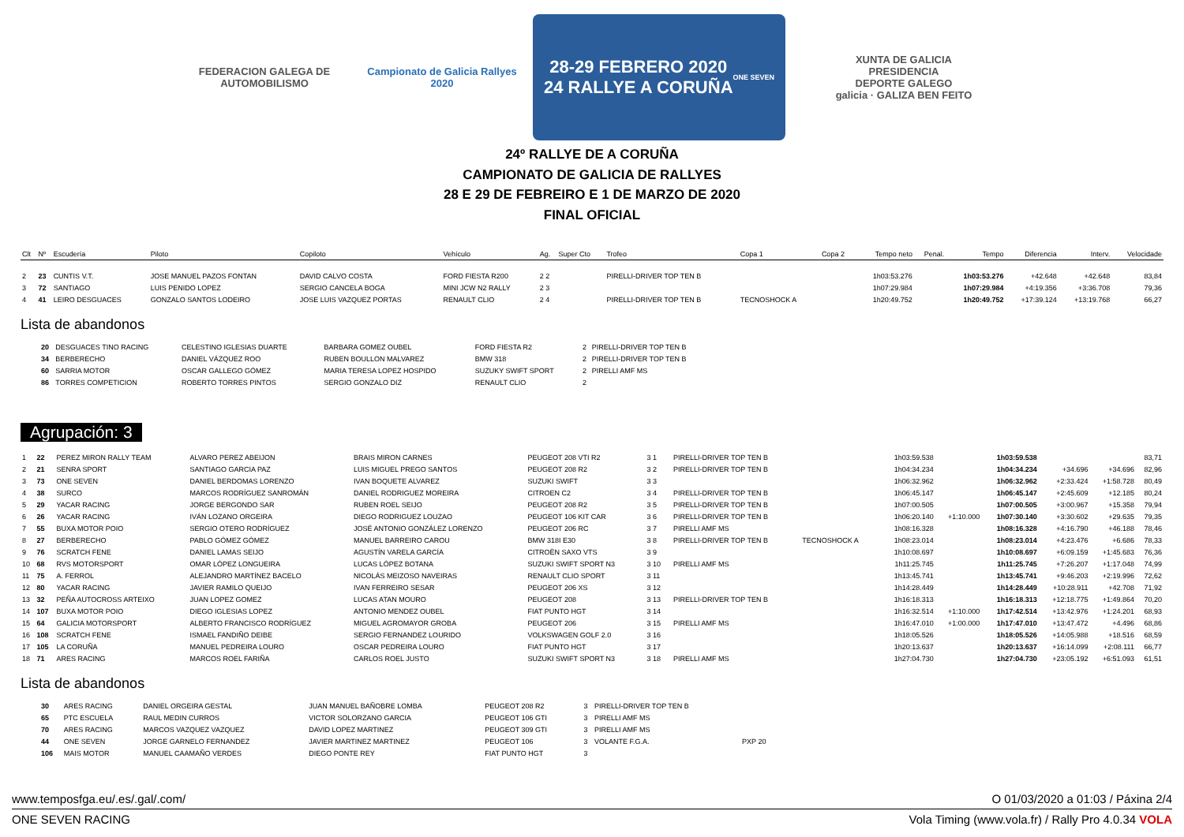FEDERACION GALEGA DE AUTOMOBILISMO
Campionato de Galicia Rallyes 2020
28-29 FEBRERO 2020
24 RALLYE A CORUÑA
ONE SEVEN
XUNTA DE GALICIA
PRESIDENCIA
DEPORTE GALEGO
galicia · GALIZA BEN FEITO
24º RALLYE DE A CORUÑA
CAMPIONATO DE GALICIA DE RALLYES
28 E 29 DE FEBREIRO E 1 DE MARZO DE 2020
FINAL OFICIAL
| Clt | Nº | Escudería | Piloto | Copiloto | Vehículo | Ag. | Super Cto | Trofeo | Copa 1 | Copa 2 | Tempo neto | Penal. | Tempo | Diferencia | Interv. | Velocidade |
| --- | --- | --- | --- | --- | --- | --- | --- | --- | --- | --- | --- | --- | --- | --- | --- | --- |
| 2 | 23 | CUNTIS V.T. | JOSE MANUEL PAZOS FONTAN | DAVID CALVO COSTA | FORD FIESTA R200 | 2 2 | | PIRELLI-DRIVER TOP TEN B | | | 1h03:53.276 | | 1h03:53.276 | +42.648 | +42.648 | 83,84 |
| 3 | 72 | SANTIAGO | LUIS PENIDO LOPEZ | SERGIO CANCELA BOGA | MINI JCW N2 RALLY | 2 3 | | | | | 1h07:29.984 | | 1h07:29.984 | +4:19.356 | +3:36.708 | 79,36 |
| 4 | 41 | LEIRO DESGUACES | GONZALO SANTOS LODEIRO | JOSE LUIS VAZQUEZ PORTAS | RENAULT CLIO | 2 4 | | PIRELLI-DRIVER TOP TEN B | TECNOSHOCK A | | 1h20:49.752 | | 1h20:49.752 | +17:39.124 | +13:19.768 | 66,27 |
Lista de abandonos
| | 20 | DESGUACES TINO RACING | CELESTINO IGLESIAS DUARTE | BARBARA GOMEZ OUBEL | FORD FIESTA R2 | 2 | PIRELLI-DRIVER TOP TEN B | |
| | 34 | BERBERECHO | DANIEL VÁZQUEZ ROO | RUBEN BOULLON MALVAREZ | BMW 318 | 2 | PIRELLI-DRIVER TOP TEN B | |
| | 60 | SARRIA MOTOR | OSCAR GALLEGO GÓMEZ | MARIA TERESA LOPEZ HOSPIDO | SUZUKY SWIFT SPORT | 2 | PIRELLI AMF MS | |
| | 86 | TORRES COMPETICION | ROBERTO TORRES PINTOS | SERGIO GONZALO DIZ | RENAULT CLIO | 2 | | |
Agrupación: 3
| 1 | 22 | PEREZ MIRON RALLY TEAM | ALVARO PEREZ ABEIJON | BRAIS MIRON CARNES | PEUGEOT 208 VTI R2 | 3 1 | | PIRELLI-DRIVER TOP TEN B | | 1h03:59.538 | | 1h03:59.538 | | | 83,71 |
| 2 | 21 | SENRA SPORT | SANTIAGO GARCIA PAZ | LUIS MIGUEL PREGO SANTOS | PEUGEOT 208 R2 | 3 2 | | PIRELLI-DRIVER TOP TEN B | | 1h04:34.234 | | 1h04:34.234 | +34.696 | +34.696 | 82,96 |
| 3 | 73 | ONE SEVEN | DANIEL BERDOMAS LORENZO | IVAN BOQUETE ALVAREZ | SUZUKI SWIFT | 3 3 | | | | 1h06:32.962 | | 1h06:32.962 | +2:33.424 | +1:58.728 | 80,49 |
| 4 | 38 | SURCO | MARCOS RODRÍGUEZ SANROMÁN | DANIEL RODRIGUEZ MOREIRA | CITROEN C2 | 3 4 | | PIRELLI-DRIVER TOP TEN B | | 1h06:45.147 | | 1h06:45.147 | +2:45.609 | +12.185 | 80,24 |
| 5 | 29 | YACAR RACING | JORGE BERGONDO SAR | RUBEN ROEL SEIJO | PEUGEOT 208 R2 | 3 5 | | PIRELLI-DRIVER TOP TEN B | | 1h07:00.505 | | 1h07:00.505 | +3:00.967 | +15.358 | 79,94 |
| 6 | 26 | YACAR RACING | IVÁN LOZANO ORGEIRA | DIEGO RODRIGUEZ LOUZAO | PEUGEOT 106 KIT CAR | 3 6 | | PIRELLI-DRIVER TOP TEN B | | 1h06:20.140 | +1:10.000 | 1h07:30.140 | +3:30.602 | +29.635 | 79,35 |
| 7 | 55 | BUXA MOTOR POIO | SERGIO OTERO RODRÍGUEZ | JOSÉ ANTONIO GONZÁLEZ LORENZO | PEUGEOT 206 RC | 3 7 | | PIRELLI AMF MS | | 1h08:16.328 | | 1h08:16.328 | +4:16.790 | +46.188 | 78,46 |
| 8 | 27 | BERBERECHO | PABLO GÓMEZ GÓMEZ | MANUEL BARREIRO CAROU | BMW 318I E30 | 3 8 | | PIRELLI-DRIVER TOP TEN B | TECNOSHOCK A | 1h08:23.014 | | 1h08:23.014 | +4:23.476 | +6.686 | 78,33 |
| 9 | 76 | SCRATCH FENE | DANIEL LAMAS SEIJO | AGUSTÍN VARELA GARCÍA | CITROËN SAXO VTS | 3 9 | | | | 1h10:08.697 | | 1h10:08.697 | +6:09.159 | +1:45.683 | 76,36 |
| 10 | 68 | RVS MOTORSPORT | OMAR LÓPEZ LONGUEIRA | LUCAS LÓPEZ BOTANA | SUZUKI SWIFT SPORT N3 | 3 10 | | PIRELLI AMF MS | | 1h11:25.745 | | 1h11:25.745 | +7:26.207 | +1:17.048 | 74,99 |
| 11 | 75 | A. FERROL | ALEJANDRO MARTÍNEZ BACELO | NICOLÁS MEIZOSO NAVEIRAS | RENAULT CLIO SPORT | 3 11 | | | | 1h13:45.741 | | 1h13:45.741 | +9:46.203 | +2:19.996 | 72,62 |
| 12 | 80 | YACAR RACING | JAVIER RAMILO QUEIJO | IVAN FERREIRO SESAR | PEUGEOT 206 XS | 3 12 | | | | 1h14:28.449 | | 1h14:28.449 | +10:28.911 | +42.708 | 71,92 |
| 13 | 32 | PEÑA AUTOCROSS ARTEIXO | JUAN LOPEZ GOMEZ | LUCAS ATAN MOURO | PEUGEOT 208 | 3 13 | | PIRELLI-DRIVER TOP TEN B | | 1h16:18.313 | | 1h16:18.313 | +12:18.775 | +1:49.864 | 70,20 |
| 14 | 107 | BUXA MOTOR POIO | DIEGO IGLESIAS LOPEZ | ANTONIO MENDEZ OUBEL | FIAT PUNTO HGT | 3 14 | | | | 1h16:32.514 | +1:10.000 | 1h17:42.514 | +13:42.976 | +1:24.201 | 68,93 |
| 15 | 64 | GALICIA MOTORSPORT | ALBERTO FRANCISCO RODRÍGUEZ | MIGUEL AGROMAYOR GROBA | PEUGEOT 206 | 3 15 | | PIRELLI AMF MS | | 1h16:47.010 | +1:00.000 | 1h17:47.010 | +13:47.472 | +4.496 | 68,86 |
| 16 | 108 | SCRATCH FENE | ISMAEL FANDIÑO DEIBE | SERGIO FERNANDEZ LOURIDO | VOLKSWAGEN GOLF 2.0 | 3 16 | | | | 1h18:05.526 | | 1h18:05.526 | +14:05.988 | +18.516 | 68,59 |
| 17 | 105 | LA CORUÑA | MANUEL PEDREIRA LOURO | OSCAR PEDREIRA LOURO | FIAT PUNTO HGT | 3 17 | | | | 1h20:13.637 | | 1h20:13.637 | +16:14.099 | +2:08.111 | 66,77 |
| 18 | 71 | ARES RACING | MARCOS ROEL FARIÑA | CARLOS ROEL JUSTO | SUZUKI SWIFT SPORT N3 | 3 18 | | PIRELLI AMF MS | | 1h27:04.730 | | 1h27:04.730 | +23:05.192 | +6:51.093 | 61,51 |
Lista de abandonos
| | 30 | ARES RACING | DANIEL ORGEIRA GESTAL | JUAN MANUEL BAÑOBRE LOMBA | PEUGEOT 208 R2 | 3 | PIRELLI-DRIVER TOP TEN B | | |
| | 65 | PTC ESCUELA | RAUL MEDIN CURROS | VICTOR SOLORZANO GARCIA | PEUGEOT 106 GTI | 3 | PIRELLI AMF MS | | |
| | 70 | ARES RACING | MARCOS VAZQUEZ VAZQUEZ | DAVID LOPEZ MARTINEZ | PEUGEOT 309 GTI | 3 | PIRELLI AMF MS | | |
| | 44 | ONE SEVEN | JORGE GARNELO FERNANDEZ | JAVIER MARTINEZ MARTINEZ | PEUGEOT 106 | 3 | VOLANTE F.G.A. | PXP 20 | |
| | 106 | MAIS MOTOR | MANUEL CAAMAÑO VERDES | DIEGO PONTE REY | FIAT PUNTO HGT | 3 | | | |
www.temposfga.eu/.es/.gal/.com/ O 01/03/2020 a 01:03 / Páxina 2/4
ONE SEVEN RACING Vola Timing (www.vola.fr) / Rally Pro 4.0.34 VOLA